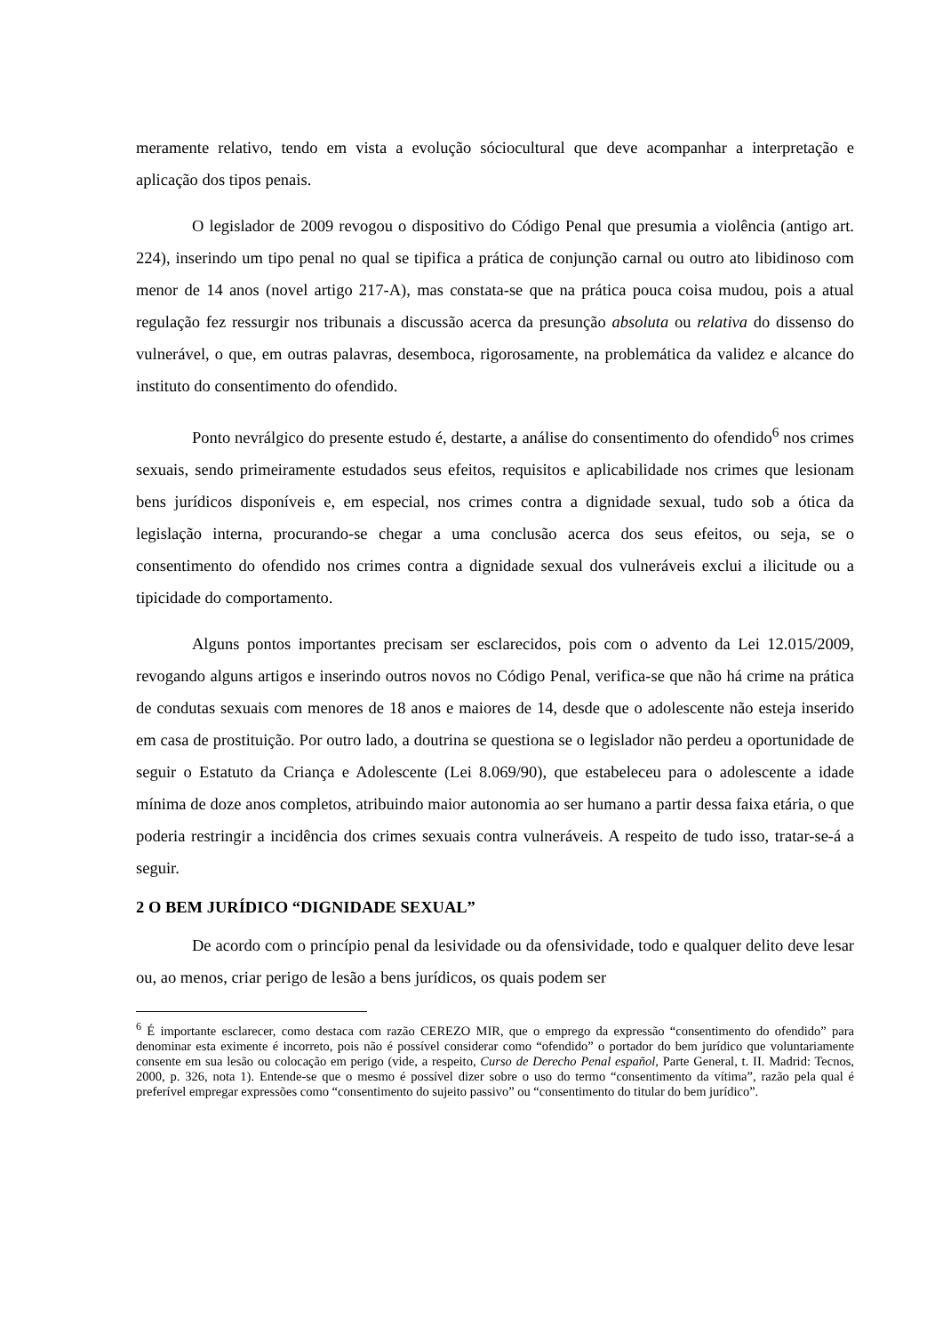meramente relativo, tendo em vista a evolução sóciocultural que deve acompanhar a interpretação e aplicação dos tipos penais.
O legislador de 2009 revogou o dispositivo do Código Penal que presumia a violência (antigo art. 224), inserindo um tipo penal no qual se tipifica a prática de conjunção carnal ou outro ato libidinoso com menor de 14 anos (novel artigo 217-A), mas constata-se que na prática pouca coisa mudou, pois a atual regulação fez ressurgir nos tribunais a discussão acerca da presunção absoluta ou relativa do dissenso do vulnerável, o que, em outras palavras, desemboca, rigorosamente, na problemática da validez e alcance do instituto do consentimento do ofendido.
Ponto nevrálgico do presente estudo é, destarte, a análise do consentimento do ofendido<sup>6</sup> nos crimes sexuais, sendo primeiramente estudados seus efeitos, requisitos e aplicabilidade nos crimes que lesionam bens jurídicos disponíveis e, em especial, nos crimes contra a dignidade sexual, tudo sob a ótica da legislação interna, procurando-se chegar a uma conclusão acerca dos seus efeitos, ou seja, se o consentimento do ofendido nos crimes contra a dignidade sexual dos vulneráveis exclui a ilicitude ou a tipicidade do comportamento.
Alguns pontos importantes precisam ser esclarecidos, pois com o advento da Lei 12.015/2009, revogando alguns artigos e inserindo outros novos no Código Penal, verifica-se que não há crime na prática de condutas sexuais com menores de 18 anos e maiores de 14, desde que o adolescente não esteja inserido em casa de prostituição. Por outro lado, a doutrina se questiona se o legislador não perdeu a oportunidade de seguir o Estatuto da Criança e Adolescente (Lei 8.069/90), que estabeleceu para o adolescente a idade mínima de doze anos completos, atribuindo maior autonomia ao ser humano a partir dessa faixa etária, o que poderia restringir a incidência dos crimes sexuais contra vulneráveis. A respeito de tudo isso, tratar-se-á a seguir.
2 O BEM JURÍDICO “DIGNIDADE SEXUAL”
De acordo com o princípio penal da lesividade ou da ofensividade, todo e qualquer delito deve lesar ou, ao menos, criar perigo de lesão a bens jurídicos, os quais podem ser
<sup>6</sup> É importante esclarecer, como destaca com razão CEREZO MIR, que o emprego da expressão “consentimento do ofendido” para denominar esta eximente é incorreto, pois não é possível considerar como “ofendido” o portador do bem jurídico que voluntariamente consente em sua lesão ou colocação em perigo (vide, a respeito, Curso de Derecho Penal español, Parte General, t. II. Madrid: Tecnos, 2000, p. 326, nota 1). Entende-se que o mesmo é possível dizer sobre o uso do termo “consentimento da vítima”, razão pela qual é preferível empregar expressões como “consentimento do sujeito passivo” ou “consentimento do titular do bem jurídico”.